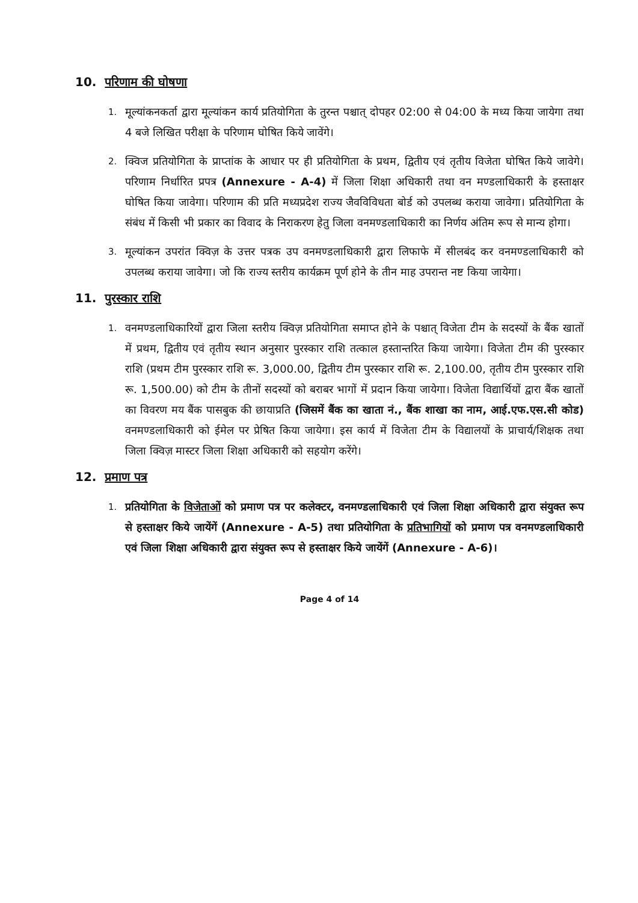10. परिणाम की घोषणा
1.
मूल्यांकनकर्ता द्वारा मूल्यांकन कार्य प्रतियोगिता के तुरन्त पश्चात् दोपहर 02:00 से 04:00 के मध्य किया जायेगा तथा 4 बजे लिखित परीक्षा के परिणाम घोषित किये जावेंगे।
2.
क्विज प्रतियोगिता के प्राप्तांक के आधार पर ही प्रतियोगिता के प्रथम, द्वितीय एवं तृतीय विजेता घोषित किये जावेगे। परिणाम निर्धारित प्रपत्र (Annexure - A-4) में जिला शिक्षा अधिकारी तथा वन मण्डलाधिकारी के हस्ताक्षर घोषित किया जावेगा। परिणाम की प्रति मध्यप्रदेश राज्य जैवविविधता बोर्ड को उपलब्ध कराया जावेगा। प्रतियोगिता के संबंध में किसी भी प्रकार का विवाद के निराकरण हेतु जिला वनमण्डलाधिकारी का निर्णय अंतिम रूप से मान्य होगा।
3.
मूल्यांकन उपरांत क्विज़ के उत्तर पत्रक उप वनमण्डलाधिकारी द्वारा लिफाफे में सीलबंद कर वनमण्डलाधिकारी को उपलब्ध कराया जावेगा। जो कि राज्य स्तरीय कार्यक्रम पूर्ण होने के तीन माह उपरान्त नष्ट किया जायेगा।
11. पुरस्कार राशि
1.
वनमण्डलाधिकारियों द्वारा जिला स्तरीय क्विज़ प्रतियोगिता समाप्त होने के पश्चात् विजेता टीम के सदस्यों के बैंक खातों में प्रथम, द्वितीय एवं तृतीय स्थान अनुसार पुरस्कार राशि तत्काल हस्तान्तरित किया जायेगा। विजेता टीम की पुरस्कार राशि (प्रथम टीम पुरस्कार राशि रू. 3,000.00, द्वितीय टीम पुरस्कार राशि रू. 2,100.00, तृतीय टीम पुरस्कार राशि रू. 1,500.00) को टीम के तीनों सदस्यों को बराबर भागों में प्रदान किया जायेगा। विजेता विद्यार्थियों द्वारा बैंक खातों का विवरण मय बैंक पासबुक की छायाप्रति (जिसमें बैंक का खाता नं., बैंक शाखा का नाम, आई.एफ.एस.सी कोड) वनमण्डलाधिकारी को ईमेल पर प्रेषित किया जायेगा। इस कार्य में विजेता टीम के विद्यालयों के प्राचार्य/शिक्षक तथा जिला क्विज़ मास्टर जिला शिक्षा अधिकारी को सहयोग करेंगे।
12. प्रमाण पत्र
1.
प्रतियोगिता के विजेताओं को प्रमाण पत्र पर कलेक्टर, वनमण्डलाधिकारी एवं जिला शिक्षा अधिकारी द्वारा संयुक्त रूप से हस्ताक्षर किये जायेंगें (Annexure - A-5) तथा प्रतियोगिता के प्रतिभागियों को प्रमाण पत्र वनमण्डलाधिकारी एवं जिला शिक्षा अधिकारी द्वारा संयुक्त रूप से हस्ताक्षर किये जायेंगें (Annexure - A-6)।
Page 4 of 14